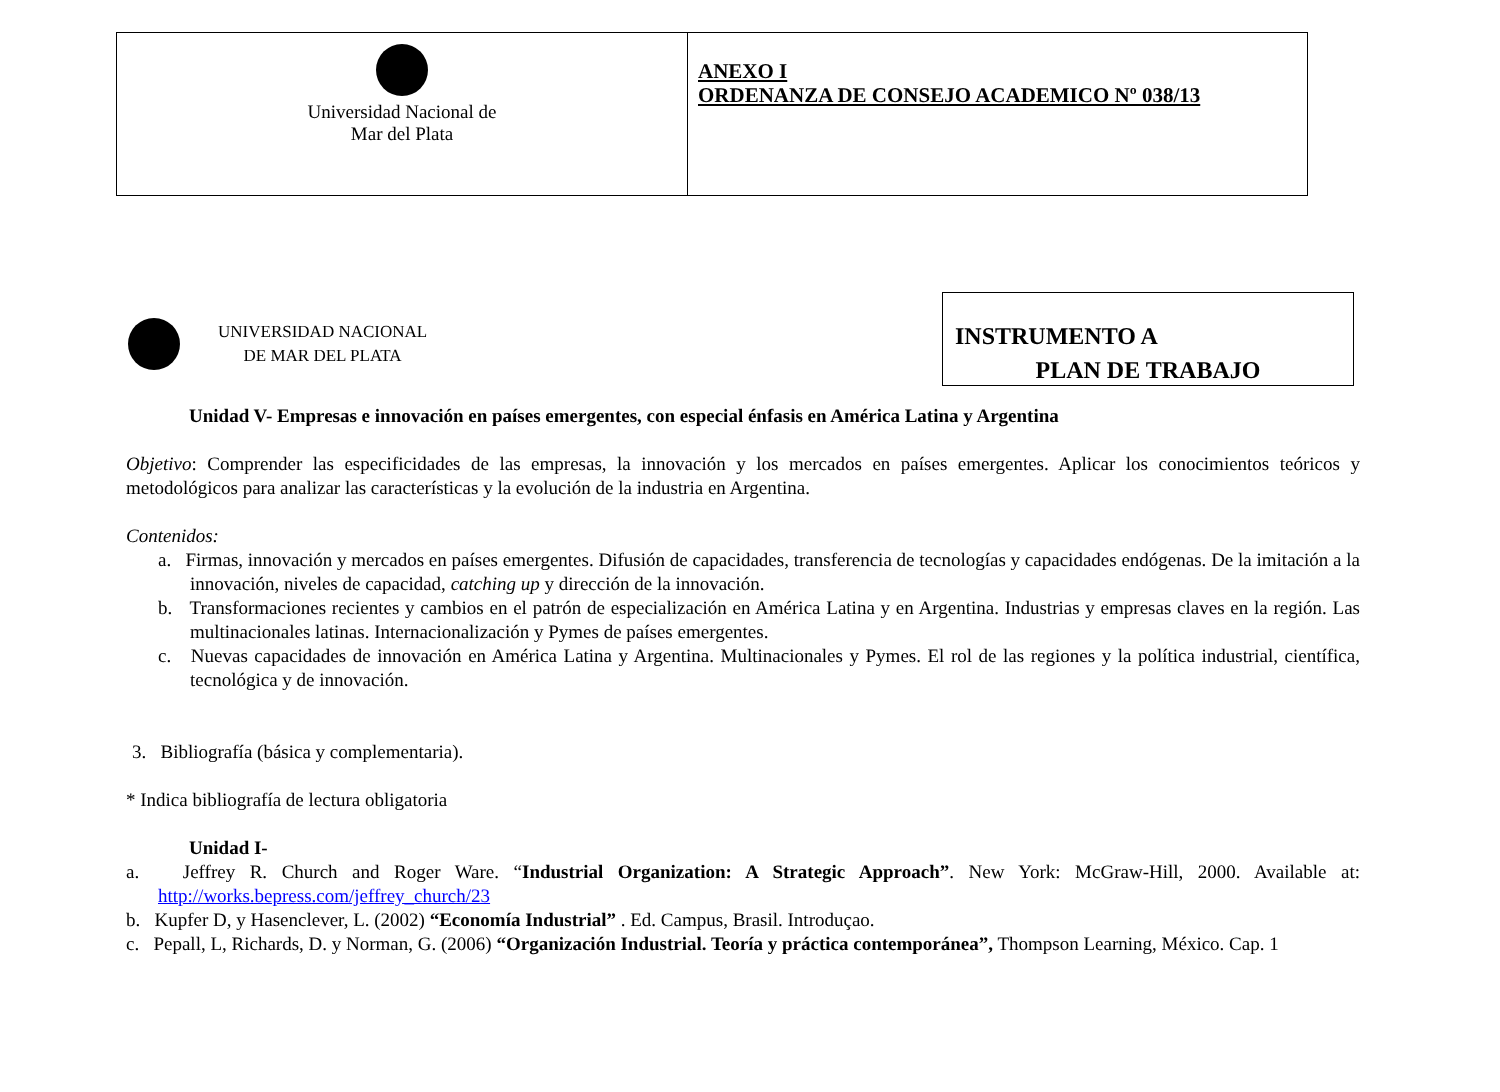| Universidad Nacional de Mar del Plata | ANEXO I ORDENANZA DE CONSEJO ACADEMICO Nº 038/13 |
UNIVERSIDAD NACIONAL
DE MAR DEL PLATA
INSTRUMENTO A
PLAN DE TRABAJO
Unidad V- Empresas e innovación en países emergentes, con especial énfasis en América Latina y Argentina
Objetivo: Comprender las especificidades de las empresas, la innovación y los mercados en países emergentes. Aplicar los conocimientos teóricos y metodológicos para analizar las características y la evolución de la industria en Argentina.
Contenidos:
a. Firmas, innovación y mercados en países emergentes. Difusión de capacidades, transferencia de tecnologías y capacidades endógenas. De la imitación a la innovación, niveles de capacidad, catching up y dirección de la innovación.
b. Transformaciones recientes y cambios en el patrón de especialización en América Latina y en Argentina. Industrias y empresas claves en la región. Las multinacionales latinas. Internacionalización y Pymes de países emergentes.
c. Nuevas capacidades de innovación en América Latina y Argentina. Multinacionales y Pymes. El rol de las regiones y la política industrial, científica, tecnológica y de innovación.
3. Bibliografía (básica y complementaria).
* Indica bibliografía de lectura obligatoria
Unidad I-
a. Jeffrey R. Church and Roger Ware. “Industrial Organization: A Strategic Approach”. New York: McGraw-Hill, 2000. Available at: http://works.bepress.com/jeffrey_church/23
b. Kupfer D, y Hasenclever, L. (2002) “Economía Industrial” . Ed. Campus, Brasil. Introduçao.
c. Pepall, L, Richards, D. y Norman, G. (2006) “Organización Industrial. Teoría y práctica contemporánea”, Thompson Learning, México. Cap. 1